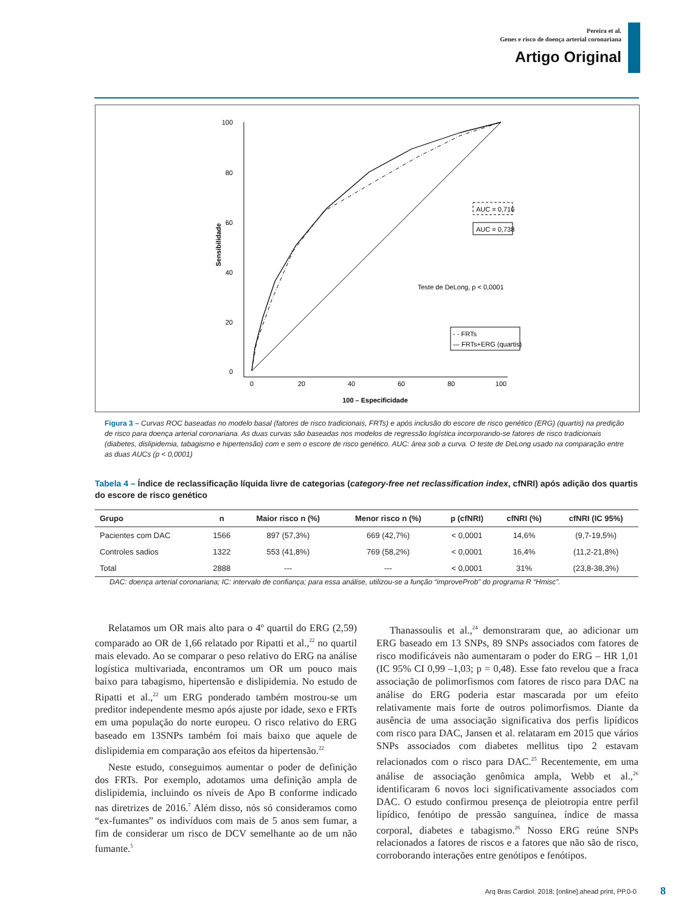Pereira et al.
Genes e risco de doença arterial coronariana
Artigo Original
100
80
60
40
20
0
0
20
40
60
80
100
100 – Especificidade
Sensibilidade
AUC = 0,716
AUC = 0,738
Teste de DeLong, p < 0,0001
- - FRTs
— FRTs+ERG (quartis)
Figura 3 – Curvas ROC baseadas no modelo basal (fatores de risco tradicionais, FRTs) e após inclusão do escore de risco genético (ERG) (quartis) na predição de risco para doença arterial coronariana. As duas curvas são baseadas nos modelos de regressão logística incorporando-se fatores de risco tradicionais (diabetes, dislipidemia, tabagismo e hipertensão) com e sem o escore de risco genético. AUC: área sob a curva. O teste de DeLong usado na comparação entre as duas AUCs (p < 0,0001)
Tabela 4 – Índice de reclassificação líquida livre de categorias (category-free net reclassification index, cfNRI) após adição dos quartis do escore de risco genético
| Grupo | n | Maior risco n (%) | Menor risco n (%) | p (cfNRI) | cfNRI (%) | cfNRI (IC 95%) |
| --- | --- | --- | --- | --- | --- | --- |
| Pacientes com DAC | 1566 | 897 (57,3%) | 669 (42,7%) | < 0,0001 | 14,6% | (9,7-19,5%) |
| Controles sadios | 1322 | 553 (41,8%) | 769 (58,2%) | < 0,0001 | 16,4% | (11,2-21,8%) |
| Total | 2888 | --- | --- | < 0,0001 | 31% | (23,8-38,3%) |
DAC: doença arterial coronariana; IC: intervalo de confiança; para essa análise, utilizou-se a função “improveProb” do programa R “Hmisc”.
Relatamos um OR mais alto para o 4º quartil do ERG (2,59) comparado ao OR de 1,66 relatado por Ripatti et al.,<sup>22</sup> no quartil mais elevado. Ao se comparar o peso relativo do ERG na análise logística multivariada, encontramos um OR um pouco mais baixo para tabagismo, hipertensão e dislipidemia. No estudo de Ripatti et al.,<sup>22</sup> um ERG ponderado também mostrou-se um preditor independente mesmo após ajuste por idade, sexo e FRTs em uma população do norte europeu. O risco relativo do ERG baseado em 13SNPs também foi mais baixo que aquele de dislipidemia em comparação aos efeitos da hipertensão.<sup>22</sup>
Neste estudo, conseguimos aumentar o poder de definição dos FRTs. Por exemplo, adotamos uma definição ampla de dislipidemia, incluindo os níveis de Apo B conforme indicado nas diretrizes de 2016.<sup>7</sup> Além disso, nós só consideramos como “ex-fumantes” os indivíduos com mais de 5 anos sem fumar, a fim de considerar um risco de DCV semelhante ao de um não fumante.<sup>5</sup>
Thanassoulis et al.,<sup>24</sup> demonstraram que, ao adicionar um ERG baseado em 13 SNPs, 89 SNPs associados com fatores de risco modificáveis não aumentaram o poder do ERG – HR 1,01 (IC 95% CI 0,99 –1,03; p = 0,48). Esse fato revelou que a fraca associação de polimorfismos com fatores de risco para DAC na análise do ERG poderia estar mascarada por um efeito relativamente mais forte de outros polimorfismos. Diante da ausência de uma associação significativa dos perfis lipídicos com risco para DAC, Jansen et al. relataram em 2015 que vários SNPs associados com diabetes mellitus tipo 2 estavam relacionados com o risco para DAC.<sup>25</sup> Recentemente, em uma análise de associação genômica ampla, Webb et al.,<sup>26</sup> identificaram 6 novos loci significativamente associados com DAC. O estudo confirmou presença de pleiotropia entre perfil lipídico, fenótipo de pressão sanguínea, índice de massa corporal, diabetes e tabagismo.<sup>26</sup> Nosso ERG reúne SNPs relacionados a fatores de riscos e a fatores que não são de risco, corroborando interações entre genótipos e fenótipos.
Arq Bras Cardiol. 2018; [online].ahead print, PP.0-0
8